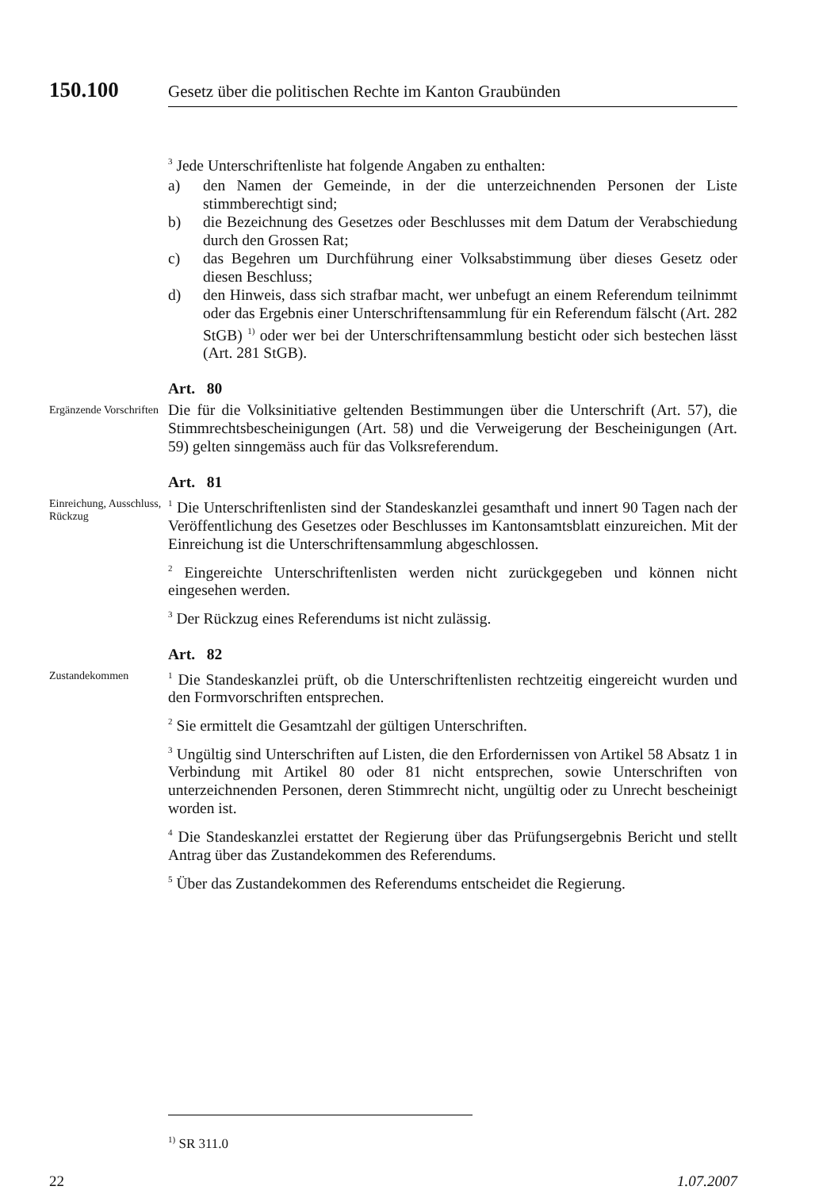150.100 Gesetz über die politischen Rechte im Kanton Graubünden
<sup>3</sup> Jede Unterschriftenliste hat folgende Angaben zu enthalten:
a) den Namen der Gemeinde, in der die unterzeichnenden Personen der Liste stimmberechtigt sind;
b) die Bezeichnung des Gesetzes oder Beschlusses mit dem Datum der Verabschiedung durch den Grossen Rat;
c) das Begehren um Durchführung einer Volksabstimmung über dieses Gesetz oder diesen Beschluss;
d) den Hinweis, dass sich strafbar macht, wer unbefugt an einem Referendum teilnimmt oder das Ergebnis einer Unterschriftensammlung für ein Referendum fälscht (Art. 282 StGB) <sup>1)</sup> oder wer bei der Unterschriftensammlung besticht oder sich bestechen lässt (Art. 281 StGB).
Art. 80
Ergänzende Vorschriften
Die für die Volksinitiative geltenden Bestimmungen über die Unterschrift (Art. 57), die Stimmrechtsbescheinigungen (Art. 58) und die Verweigerung der Bescheinigungen (Art. 59) gelten sinngemäss auch für das Volksreferendum.
Art. 81
Einreichung, Ausschluss, Rückzug
<sup>1</sup> Die Unterschriftenlisten sind der Standeskanzlei gesamthaft und innert 90 Tagen nach der Veröffentlichung des Gesetzes oder Beschlusses im Kantonsamtsblatt einzureichen. Mit der Einreichung ist die Unterschriftensammlung abgeschlossen.
<sup>2</sup> Eingereichte Unterschriftenlisten werden nicht zurückgegeben und können nicht eingesehen werden.
<sup>3</sup> Der Rückzug eines Referendums ist nicht zulässig.
Art. 82
Zustandekommen
<sup>1</sup> Die Standeskanzlei prüft, ob die Unterschriftenlisten rechtzeitig eingereicht wurden und den Formvorschriften entsprechen.
<sup>2</sup> Sie ermittelt die Gesamtzahl der gültigen Unterschriften.
<sup>3</sup> Ungültig sind Unterschriften auf Listen, die den Erfordernissen von Artikel 58 Absatz 1 in Verbindung mit Artikel 80 oder 81 nicht entsprechen, sowie Unterschriften von unterzeichnenden Personen, deren Stimmrecht nicht, ungültig oder zu Unrecht bescheinigt worden ist.
<sup>4</sup> Die Standeskanzlei erstattet der Regierung über das Prüfungsergebnis Bericht und stellt Antrag über das Zustandekommen des Referendums.
<sup>5</sup> Über das Zustandekommen des Referendums entscheidet die Regierung.
<sup>1)</sup> SR 311.0
22 1.07.2007